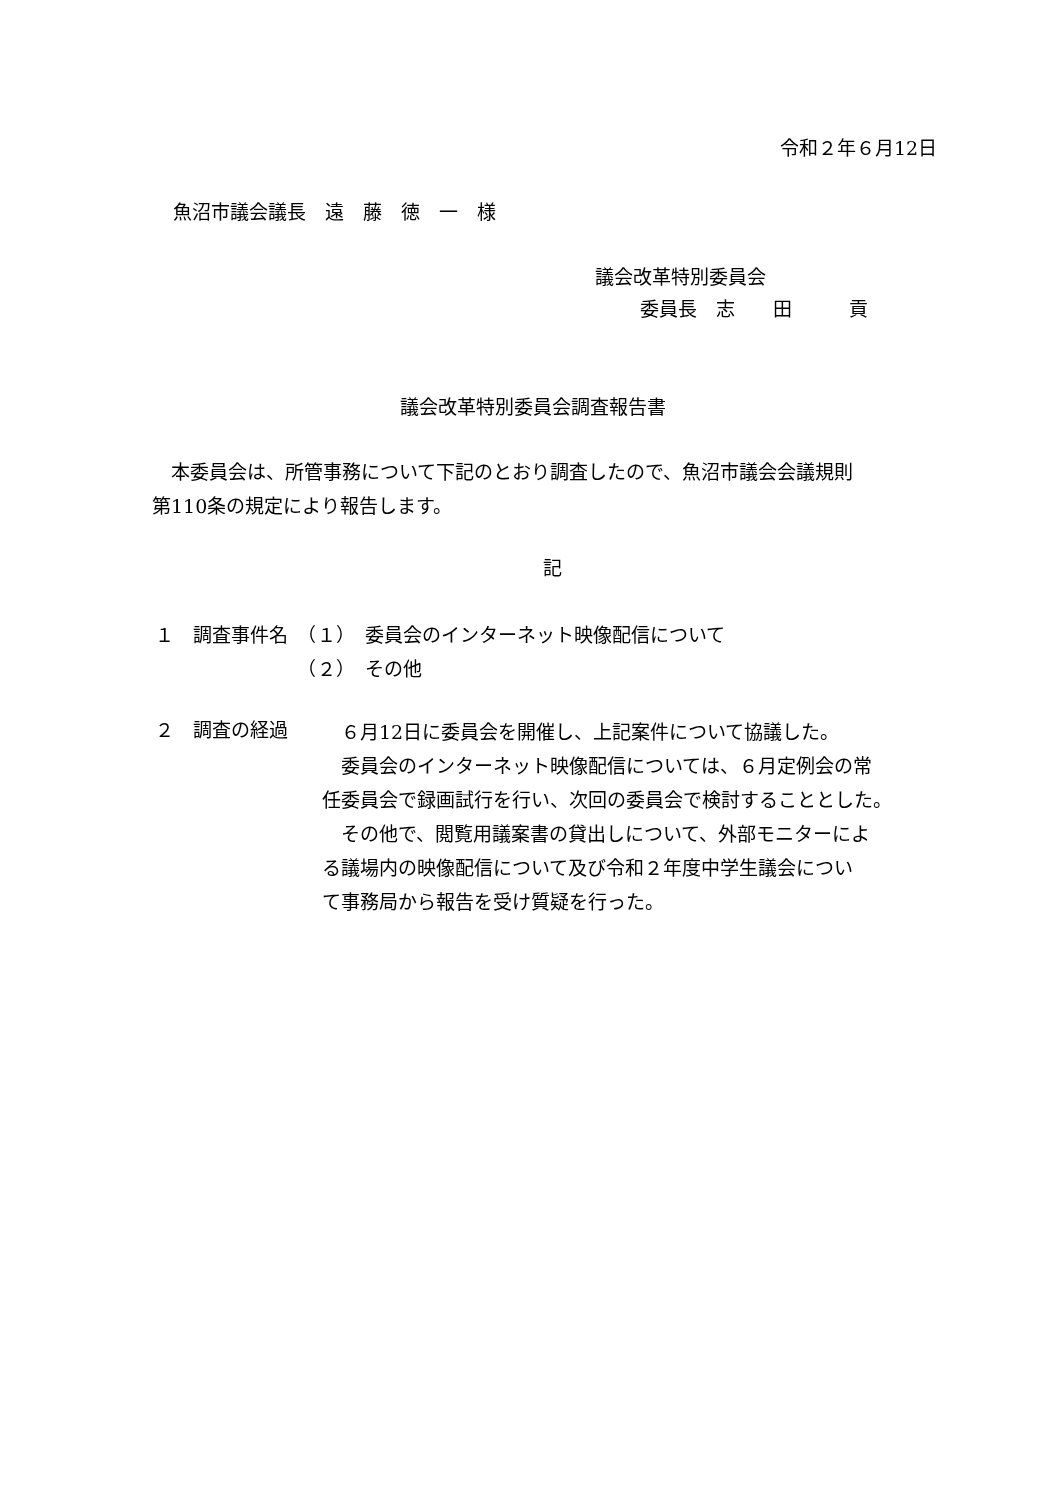令和２年６月12日
魚沼市議会議長　遠　藤　徳　一　様
議会改革特別委員会
委員長　志　　田　　　貢
議会改革特別委員会調査報告書
　本委員会は、所管事務について下記のとおり調査したので、魚沼市議会会議規則
第110条の規定により報告します。
記
１　調査事件名　（１）　委員会のインターネット映像配信について
　　　　　　　　（２）　その他
２　調査の経過
　６月12日に委員会を開催し、上記案件について協議した。
　委員会のインターネット映像配信については、６月定例会の常
任委員会で録画試行を行い、次回の委員会で検討することとした。
　その他で、閲覧用議案書の貸出しについて、外部モニターによ
る議場内の映像配信について及び令和２年度中学生議会につい
て事務局から報告を受け質疑を行った。